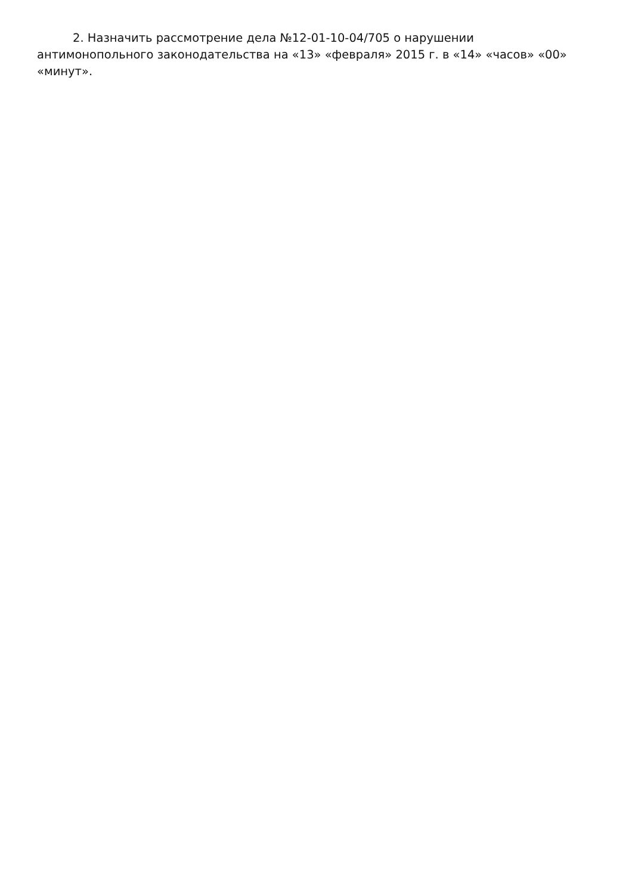2. Назначить рассмотрение дела №12-01-10-04/705 о нарушении антимонопольного законодательства на «13» «февраля» 2015 г. в «14» «часов» «00» «минут».